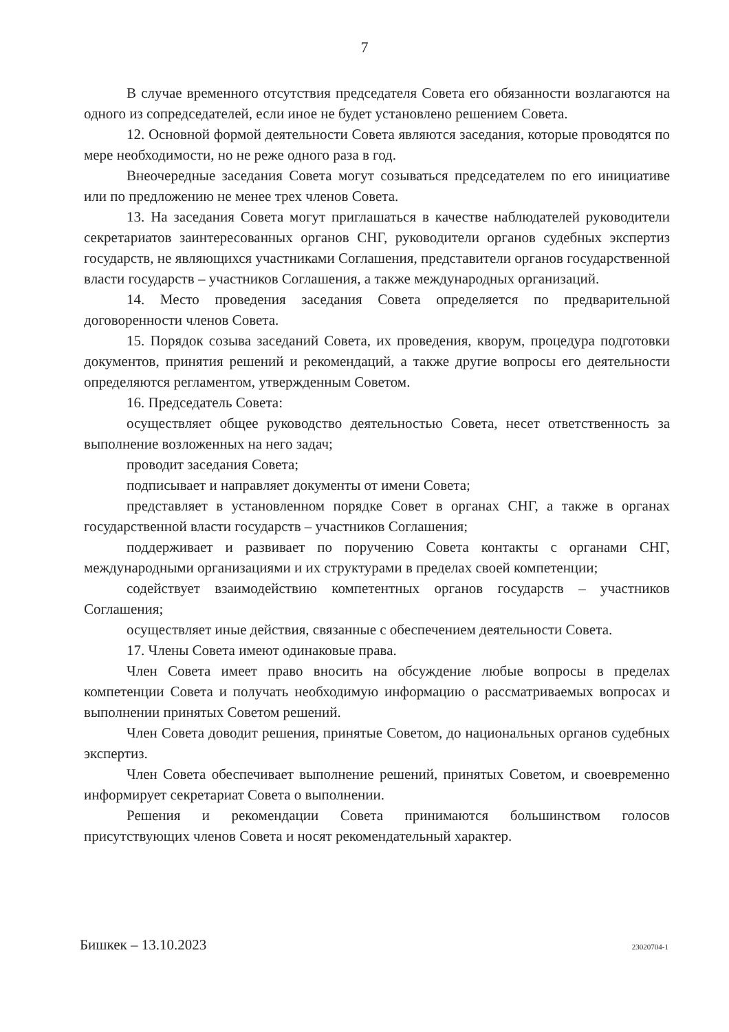7
В случае временного отсутствия председателя Совета его обязанности возлагаются на одного из сопредседателей, если иное не будет установлено решением Совета.
12. Основной формой деятельности Совета являются заседания, которые проводятся по мере необходимости, но не реже одного раза в год.
Внеочередные заседания Совета могут созываться председателем по его инициативе или по предложению не менее трех членов Совета.
13. На заседания Совета могут приглашаться в качестве наблюдателей руководители секретариатов заинтересованных органов СНГ, руководители органов судебных экспертиз государств, не являющихся участниками Соглашения, представители органов государственной власти государств – участников Соглашения, а также международных организаций.
14. Место проведения заседания Совета определяется по предварительной договоренности членов Совета.
15. Порядок созыва заседаний Совета, их проведения, кворум, процедура подготовки документов, принятия решений и рекомендаций, а также другие вопросы его деятельности определяются регламентом, утвержденным Советом.
16. Председатель Совета:
осуществляет общее руководство деятельностью Совета, несет ответственность за выполнение возложенных на него задач;
проводит заседания Совета;
подписывает и направляет документы от имени Совета;
представляет в установленном порядке Совет в органах СНГ, а также в органах государственной власти государств – участников Соглашения;
поддерживает и развивает по поручению Совета контакты с органами СНГ, международными организациями и их структурами в пределах своей компетенции;
содействует взаимодействию компетентных органов государств – участников Соглашения;
осуществляет иные действия, связанные с обеспечением деятельности Совета.
17. Члены Совета имеют одинаковые права.
Член Совета имеет право вносить на обсуждение любые вопросы в пределах компетенции Совета и получать необходимую информацию о рассматриваемых вопросах и выполнении принятых Советом решений.
Член Совета доводит решения, принятые Советом, до национальных органов судебных экспертиз.
Член Совета обеспечивает выполнение решений, принятых Советом, и своевременно информирует секретариат Совета о выполнении.
Решения и рекомендации Совета принимаются большинством голосов присутствующих членов Совета и носят рекомендательный характер.
Бишкек – 13.10.2023 23020704-1